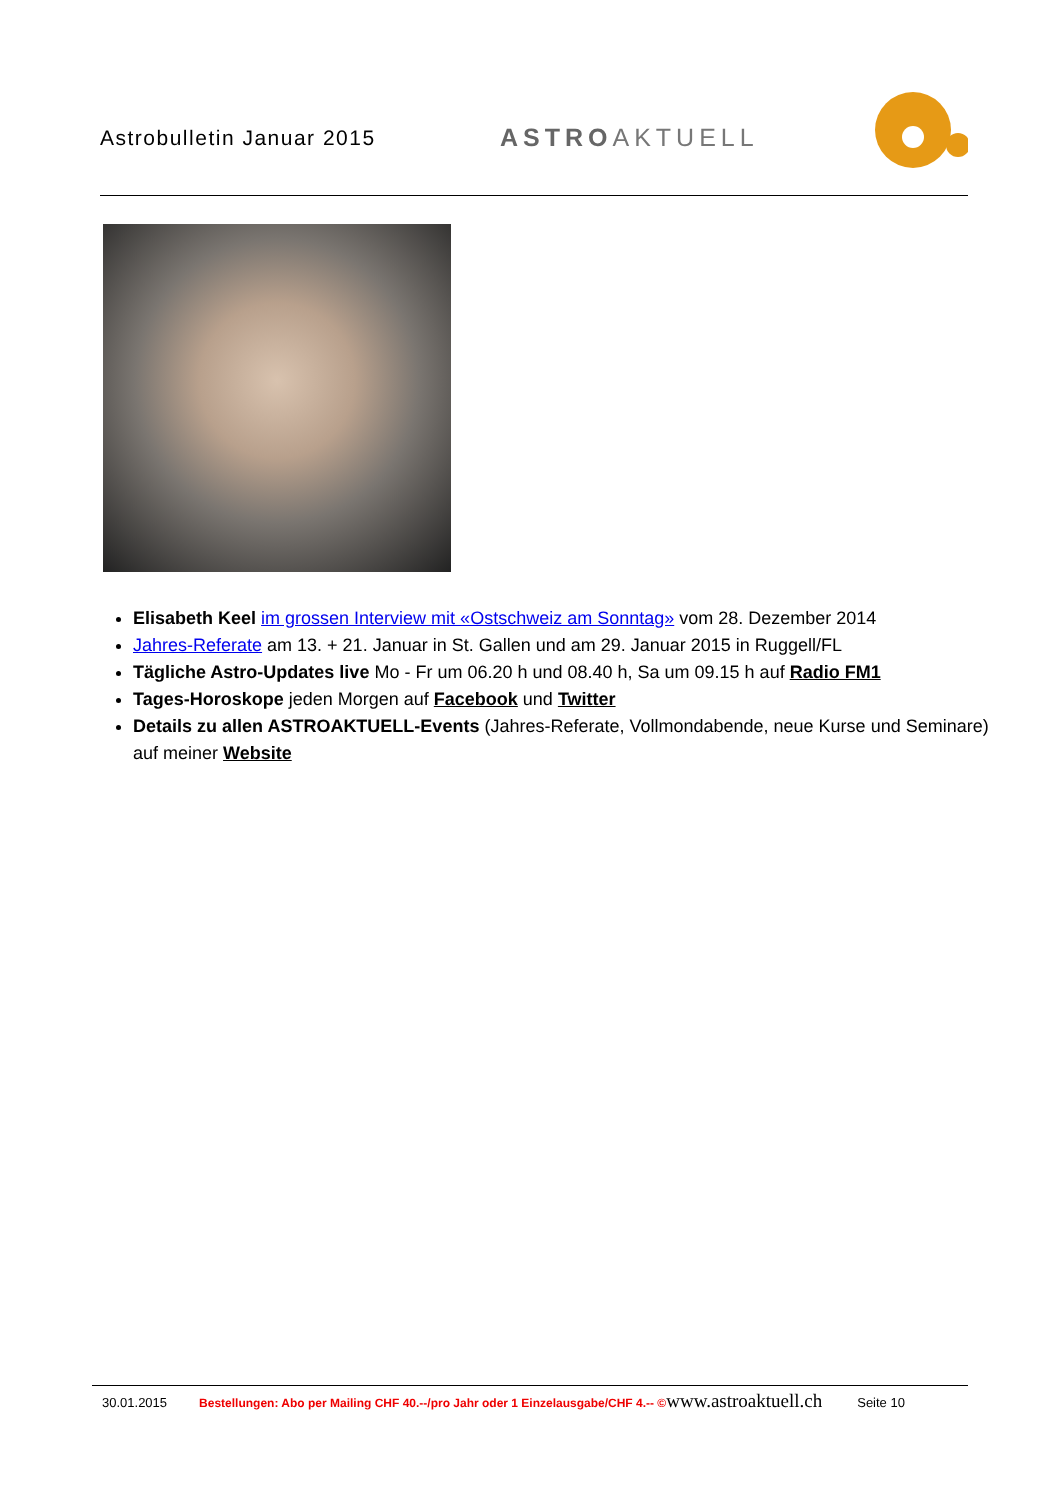Astrobulletin Januar 2015
ASTROAKTUELL
Elisabeth Keel im grossen Interview mit «Ostschweiz am Sonntag» vom 28. Dezember 2014
Jahres-Referate am 13. + 21. Januar in St. Gallen und am 29. Januar 2015 in Ruggell/FL
Tägliche Astro-Updates live Mo - Fr um 06.20 h und 08.40 h, Sa um 09.15 h auf Radio FM1
Tages-Horoskope jeden Morgen auf Facebook und Twitter
Details zu allen ASTROAKTUELL-Events (Jahres-Referate, Vollmondabende, neue Kurse und Seminare) auf meiner Website
30.01.2015 Bestellungen: Abo per Mailing CHF 40.--/pro Jahr oder 1 Einzelausgabe/CHF 4.-- © www.astroaktuell.ch Seite 10